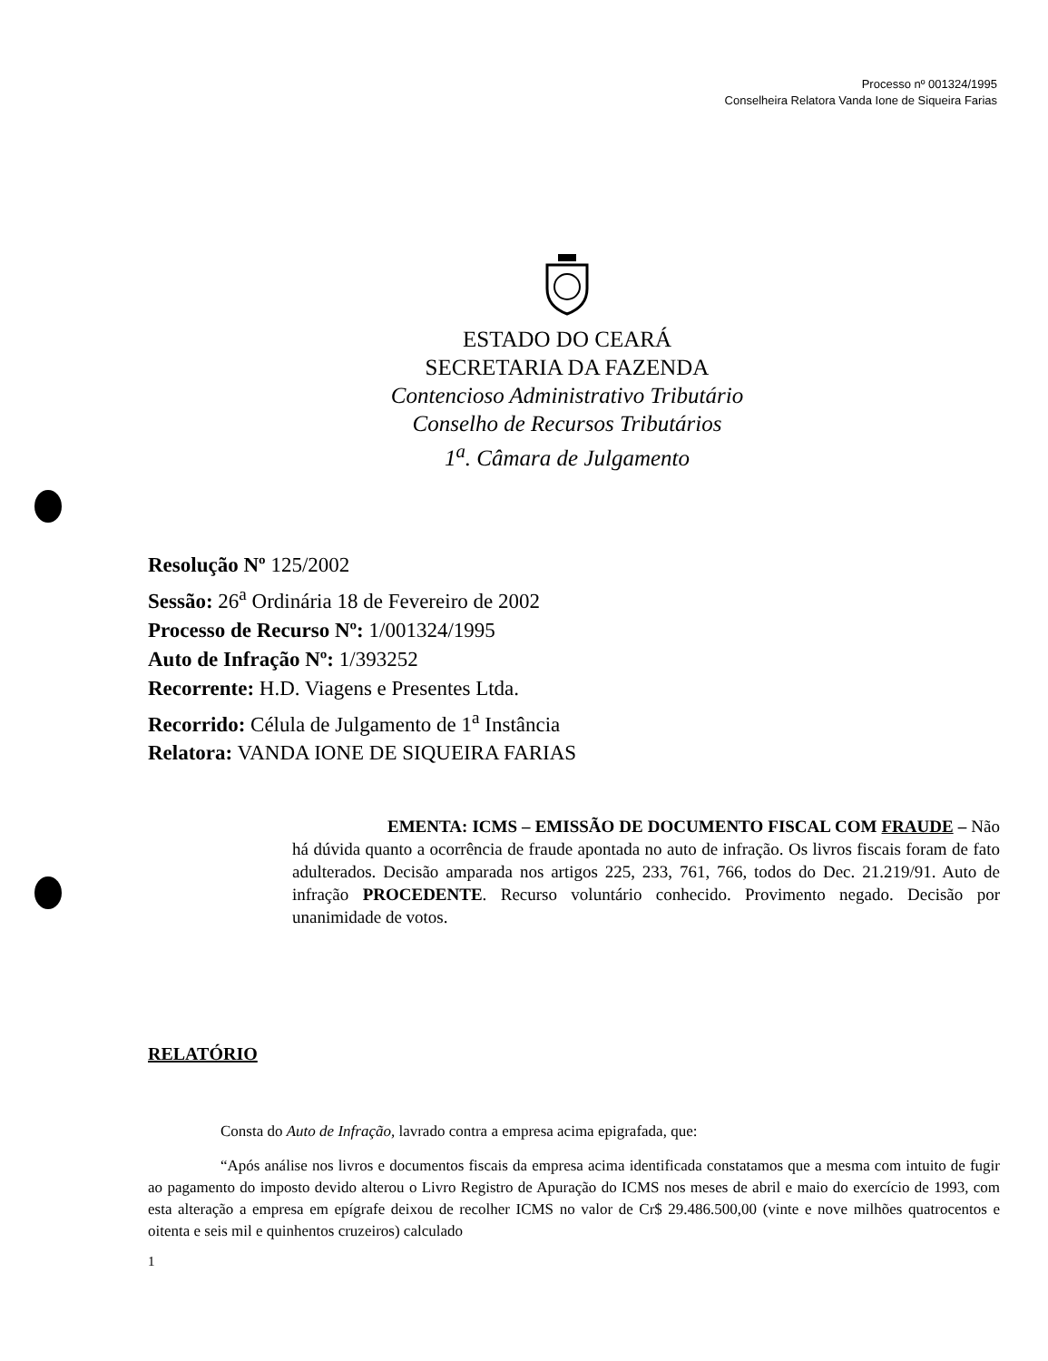Processo nº 001324/1995
Conselheira Relatora Vanda Ione de Siqueira Farias
ESTADO DO CEARÁ
SECRETARIA DA FAZENDA
Contencioso Administrativo Tributário
Conselho de Recursos Tributários
1<sup>a</sup>. Câmara de Julgamento
Resolução Nº 125/2002
Sessão: 26<sup>a</sup> Ordinária 18 de Fevereiro de 2002
Processo de Recurso Nº: 1/001324/1995
Auto de Infração Nº: 1/393252
Recorrente: H.D. Viagens e Presentes Ltda.
Recorrido: Célula de Julgamento de 1<sup>a</sup> Instância
Relatora: VANDA IONE DE SIQUEIRA FARIAS
EMENTA: ICMS – EMISSÃO DE DOCUMENTO FISCAL COM FRAUDE – Não há dúvida quanto a ocorrência de fraude apontada no auto de infração. Os livros fiscais foram de fato adulterados. Decisão amparada nos artigos 225, 233, 761, 766, todos do Dec. 21.219/91. Auto de infração PROCEDENTE. Recurso voluntário conhecido. Provimento negado. Decisão por unanimidade de votos.
RELATÓRIO
Consta do Auto de Infração, lavrado contra a empresa acima epigrafada, que:
“Após análise nos livros e documentos fiscais da empresa acima identificada constatamos que a mesma com intuito de fugir ao pagamento do imposto devido alterou o Livro Registro de Apuração do ICMS nos meses de abril e maio do exercício de 1993, com esta alteração a empresa em epígrafe deixou de recolher ICMS no valor de Cr$ 29.486.500,00 (vinte e nove milhões quatrocentos e oitenta e seis mil e quinhentos cruzeiros) calculado
1